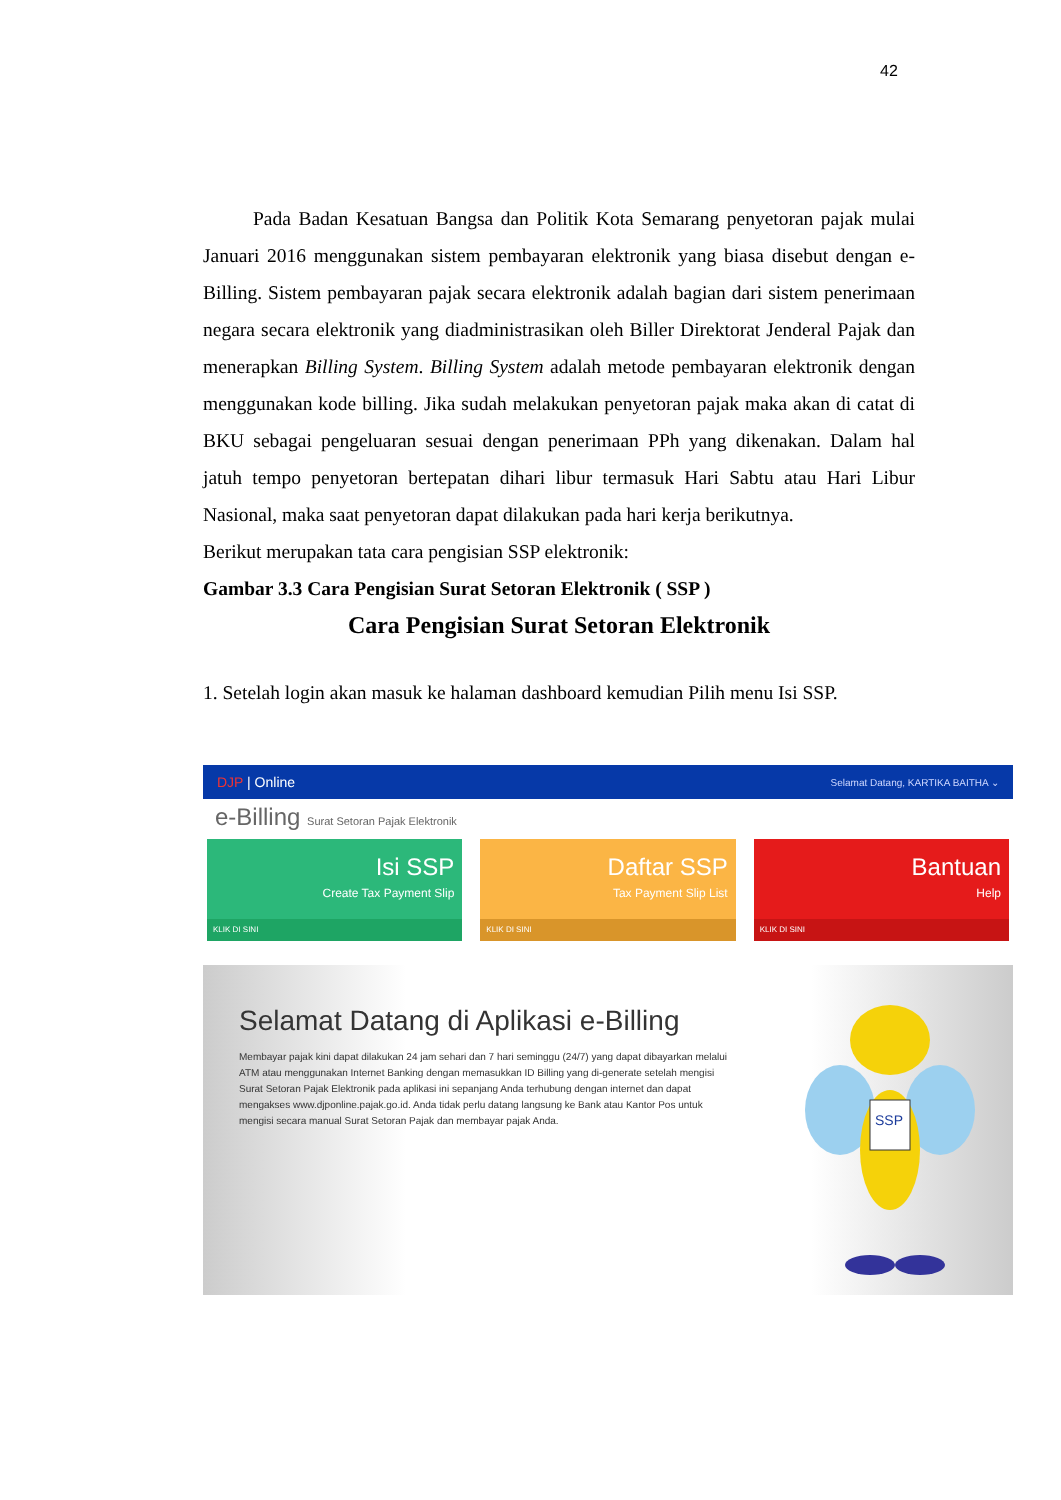42
Pada Badan Kesatuan Bangsa dan Politik Kota Semarang penyetoran pajak mulai Januari 2016 menggunakan sistem pembayaran elektronik yang biasa disebut dengan e-Billing. Sistem pembayaran pajak secara elektronik adalah bagian dari sistem penerimaan negara secara elektronik yang diadministrasikan oleh Biller Direktorat Jenderal Pajak dan menerapkan Billing System. Billing System adalah metode pembayaran elektronik dengan menggunakan kode billing. Jika sudah melakukan penyetoran pajak maka akan di catat di BKU sebagai pengeluaran sesuai dengan penerimaan PPh yang dikenakan. Dalam hal jatuh tempo penyetoran bertepatan dihari libur termasuk Hari Sabtu atau Hari Libur Nasional, maka saat penyetoran dapat dilakukan pada hari kerja berikutnya.
Berikut merupakan tata cara pengisian SSP elektronik:
Gambar 3.3 Cara Pengisian Surat Setoran Elektronik ( SSP )
Cara Pengisian Surat Setoran Elektronik
1. Setelah login akan masuk ke halaman dashboard kemudian Pilih menu Isi SSP.
DJP | Online Selamat Datang, KARTIKA BAITHA ⌄
e-Billing Surat Setoran Pajak Elektronik
Isi SSP
Create Tax Payment Slip
KLIK DI SINI
Daftar SSP
Tax Payment Slip List
KLIK DI SINI
Bantuan
Help
KLIK DI SINI
Selamat Datang di Aplikasi e-Billing
Membayar pajak kini dapat dilakukan 24 jam sehari dan 7 hari seminggu (24/7) yang dapat dibayarkan melalui ATM atau menggunakan Internet Banking dengan memasukkan ID Billing yang di-generate setelah mengisi Surat Setoran Pajak Elektronik pada aplikasi ini sepanjang Anda terhubung dengan internet dan dapat mengakses www.djponline.pajak.go.id. Anda tidak perlu datang langsung ke Bank atau Kantor Pos untuk mengisi secara manual Surat Setoran Pajak dan membayar pajak Anda.
SSP